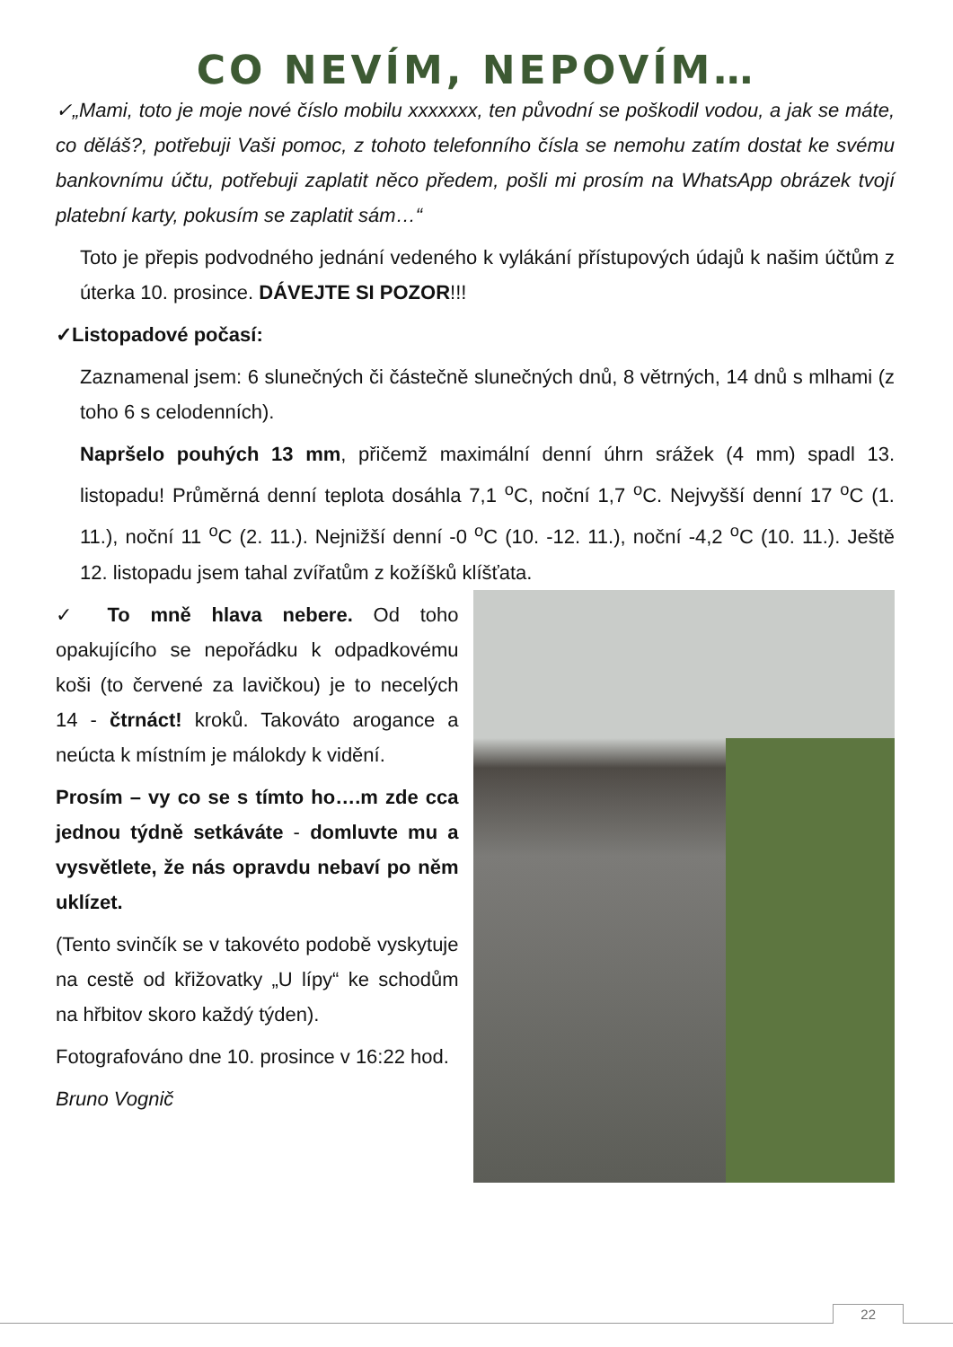CO NEVÍM, NEPOVÍM…
✓„Mami, toto je moje nové číslo mobilu xxxxxxx, ten původní se poškodil vodou, a jak se máte, co děláš?, potřebuji Vaši pomoc, z tohoto telefonního čísla se nemohu zatím dostat ke svému bankovnímu účtu, potřebuji zaplatit něco předem, pošli mi prosím na WhatsApp obrázek tvojí platební karty, pokusím se zaplatit sám…“
Toto je přepis podvodného jednání vedeného k vylákání přístupových údajů k našim účtům z úterka 10. prosince. DÁVEJTE SI POZOR!!!
✓Listopadové počasí:
Zaznamenal jsem: 6 slunečných či částečně slunečných dnů, 8 větrných, 14 dnů s mlhami (z toho 6 s celodenních).
Napršelo pouhých 13 mm, přičemž maximální denní úhrn srážek (4 mm) spadl 13. listopadu! Průměrná denní teplota dosáhla 7,1 <sup>o</sup>C, noční 1,7 <sup>o</sup>C. Nejvyšší denní 17 <sup>o</sup>C (1. 11.), noční 11 <sup>o</sup>C (2. 11.). Nejnižší denní -0 <sup>o</sup>C (10. -12. 11.), noční -4,2 <sup>o</sup>C (10. 11.). Ještě 12. listopadu jsem tahal zvířatům z kožíšků klíšťata.
✓ To mně hlava nebere. Od toho opakujícího se nepořádku k odpadkovému koši (to červené za lavičkou) je to necelých 14 - čtrnáct! kroků. Takováto arogance a neúcta k místním je málokdy k vidění.
Prosím – vy co se s tímto ho….m zde cca jednou týdně setkáváte - domluvte mu a vysvětlete, že nás opravdu nebaví po něm uklízet.
(Tento svinčík se v takovéto podobě vyskytuje na cestě od křižovatky „U lípy“ ke schodům na hřbitov skoro každý týden).
Fotografováno dne 10. prosince v 16:22 hod.
Bruno Vognič
22